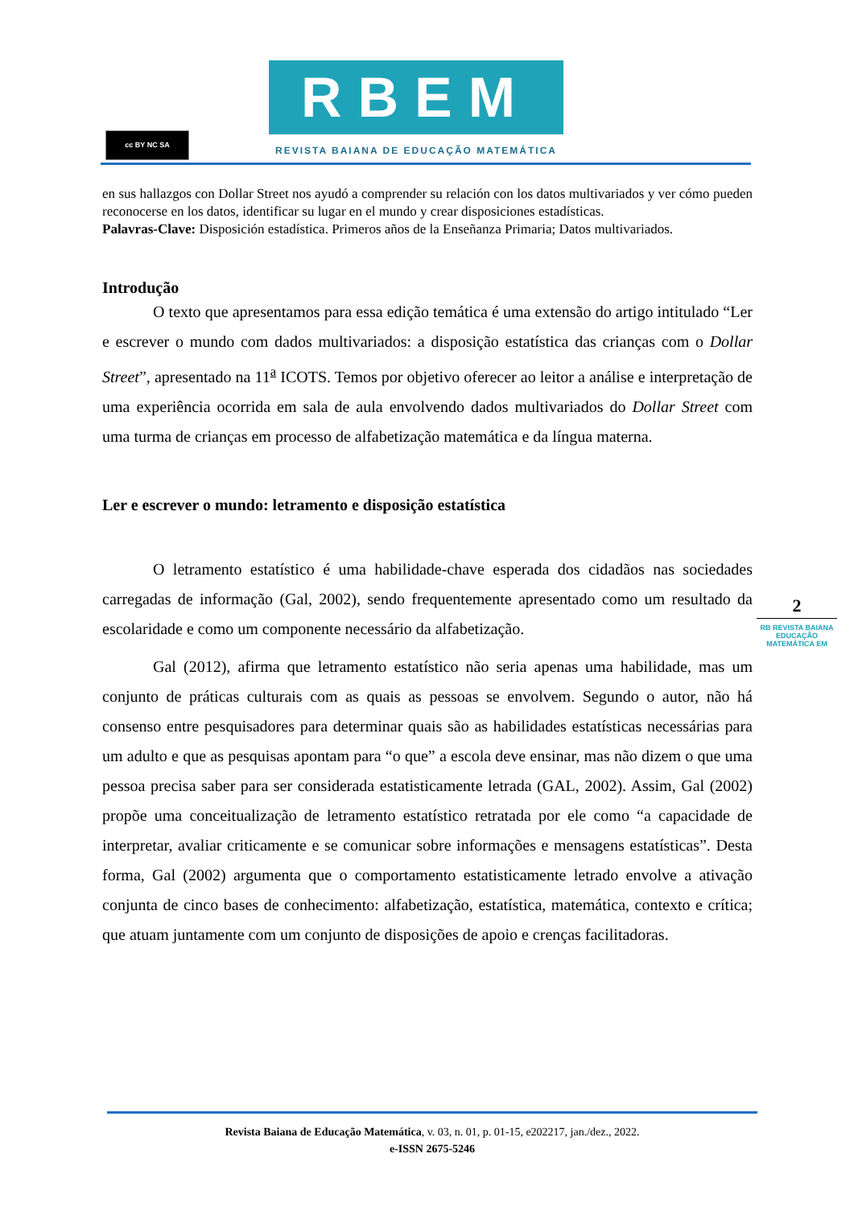cc BY NC SA
RBEM
REVISTA BAIANA DE EDUCAÇÃO MATEMÁTICA
en sus hallazgos con Dollar Street nos ayudó a comprender su relación con los datos multivariados y ver cómo pueden reconocerse en los datos, identificar su lugar en el mundo y crear disposiciones estadísticas.
Palavras-Clave: Disposición estadística. Primeros años de la Enseñanza Primaria; Datos multivariados.
Introdução
O texto que apresentamos para essa edição temática é uma extensão do artigo intitulado “Ler e escrever o mundo com dados multivariados: a disposição estatística das crianças com o Dollar Street”, apresentado na 11<sup>a</sup> ICOTS. Temos por objetivo oferecer ao leitor a análise e interpretação de uma experiência ocorrida em sala de aula envolvendo dados multivariados do Dollar Street com uma turma de crianças em processo de alfabetização matemática e da língua materna.
Ler e escrever o mundo: letramento e disposição estatística
O letramento estatístico é uma habilidade-chave esperada dos cidadãos nas sociedades carregadas de informação (Gal, 2002), sendo frequentemente apresentado como um resultado da escolaridade e como um componente necessário da alfabetização.
Gal (2012), afirma que letramento estatístico não seria apenas uma habilidade, mas um conjunto de práticas culturais com as quais as pessoas se envolvem. Segundo o autor, não há consenso entre pesquisadores para determinar quais são as habilidades estatísticas necessárias para um adulto e que as pesquisas apontam para “o que” a escola deve ensinar, mas não dizem o que uma pessoa precisa saber para ser considerada estatisticamente letrada (GAL, 2002). Assim, Gal (2002) propõe uma conceitualização de letramento estatístico retratada por ele como “a capacidade de interpretar, avaliar criticamente e se comunicar sobre informações e mensagens estatísticas”. Desta forma, Gal (2002) argumenta que o comportamento estatisticamente letrado envolve a ativação conjunta de cinco bases de conhecimento: alfabetização, estatística, matemática, contexto e crítica; que atuam juntamente com um conjunto de disposições de apoio e crenças facilitadoras.
2
RB REVISTA BAIANA
EDUCAÇÃO MATEMÁTICA EM
Revista Baiana de Educação Matemática, v. 03, n. 01, p. 01-15, e202217, jan./dez., 2022.
e-ISSN 2675-5246